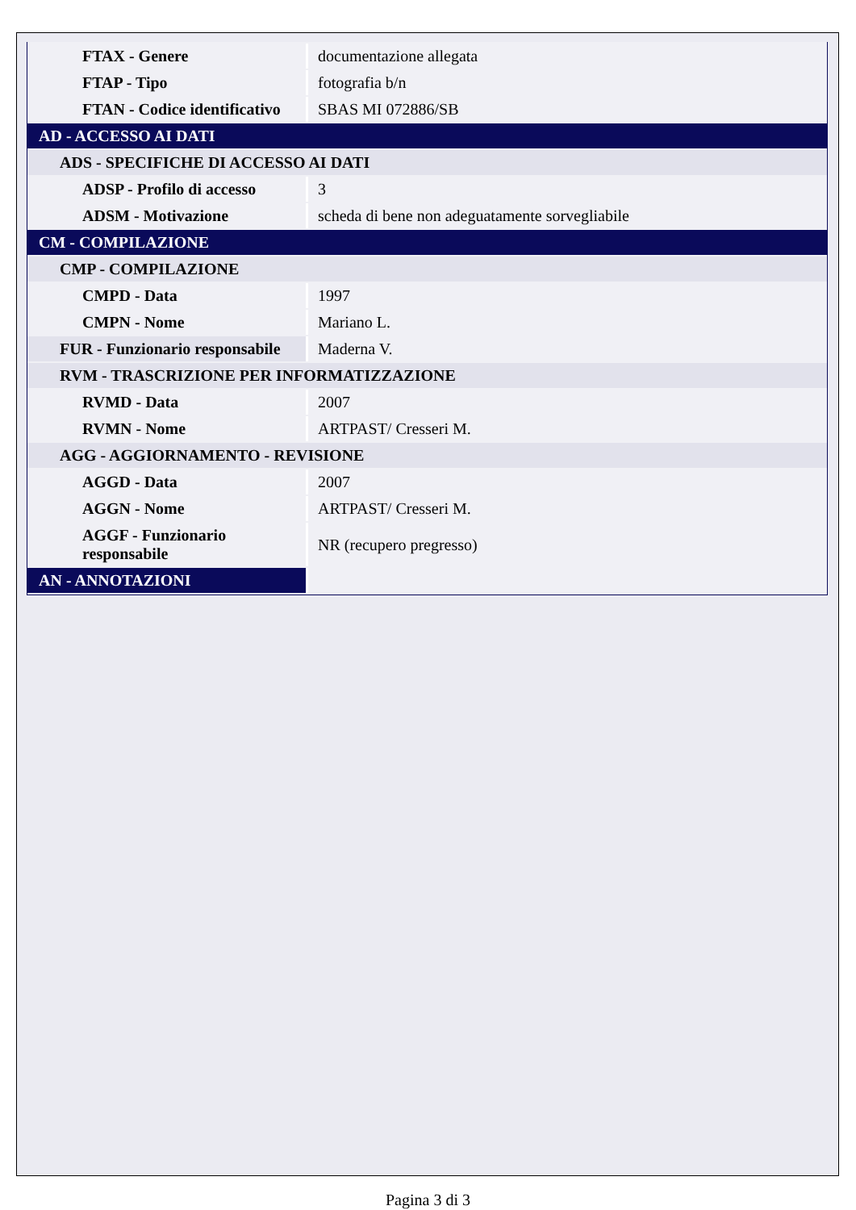| FTAX - Genere | documentazione allegata |
| FTAP - Tipo | fotografia b/n |
| FTAN - Codice identificativo | SBAS MI 072886/SB |
| AD - ACCESSO AI DATI | |
| ADS - SPECIFICHE DI ACCESSO AI DATI | |
| ADSP - Profilo di accesso | 3 |
| ADSM - Motivazione | scheda di bene non adeguatamente sorvegliabile |
| CM - COMPILAZIONE | |
| CMP - COMPILAZIONE | |
| CMPD - Data | 1997 |
| CMPN - Nome | Mariano L. |
| FUR - Funzionario responsabile | Maderna V. |
| RVM - TRASCRIZIONE PER INFORMATIZZAZIONE | |
| RVMD - Data | 2007 |
| RVMN - Nome | ARTPAST/ Cresseri M. |
| AGG - AGGIORNAMENTO - REVISIONE | |
| AGGD - Data | 2007 |
| AGGN - Nome | ARTPAST/ Cresseri M. |
| AGGF - Funzionario responsabile | NR (recupero pregresso) |
| AN - ANNOTAZIONI | |
Pagina 3 di 3